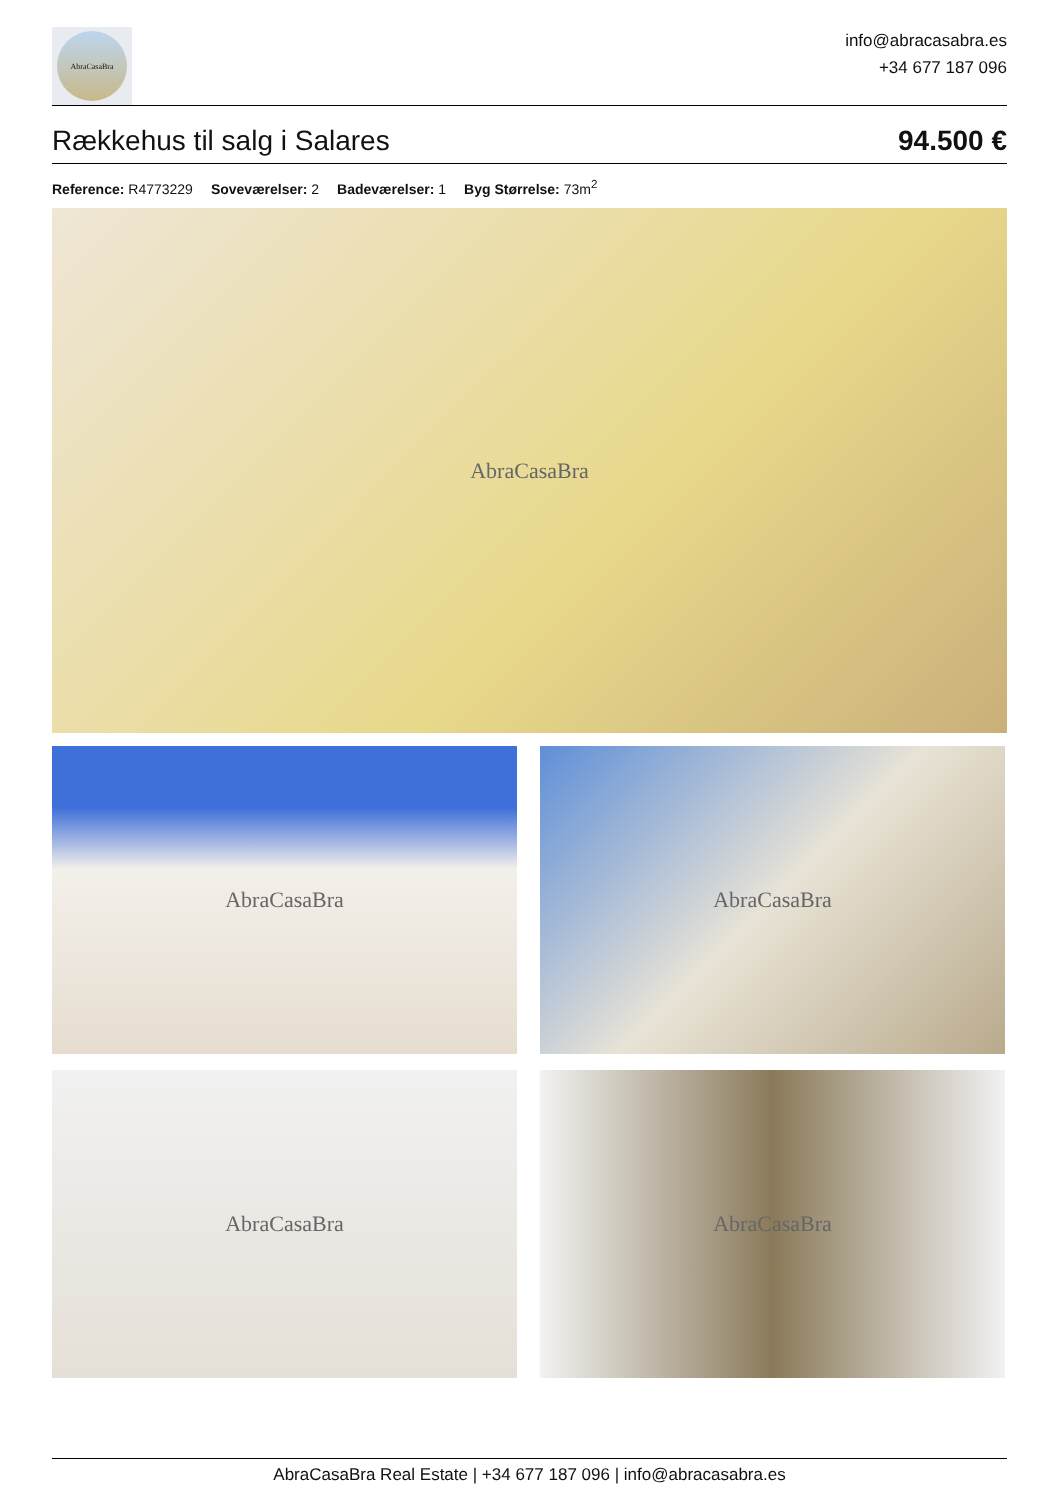AbraCasaBra
info@abracasabra.es
+34 677 187 096
Rækkehus til salg i Salares 94.500 €
Reference: R4773229 Soveværelser: 2 Badeværelser: 1 Byg Størrelse: 73m<sup>2</sup>
AbraCasaBra
AbraCasaBra AbraCasaBra
AbraCasaBra AbraCasaBra
AbraCasaBra Real Estate | +34 677 187 096 | info@abracasabra.es